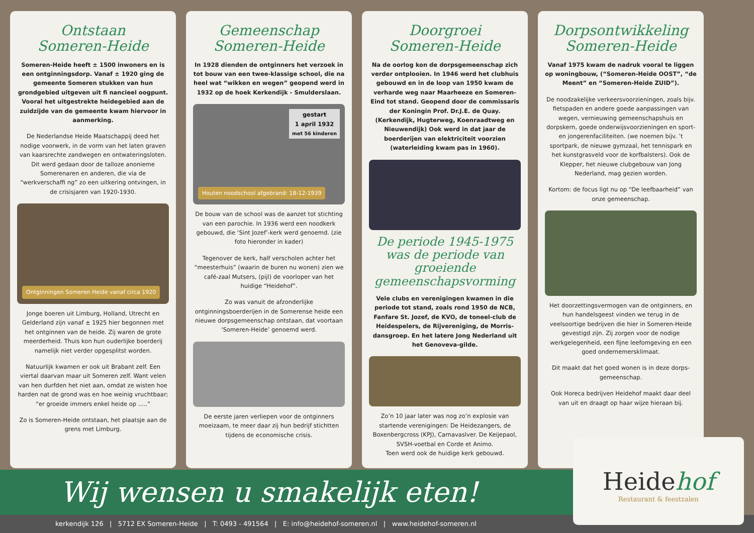Ontstaan
Someren-Heide
Someren-Heide heeft ± 1500 inwoners en is een ontginningsdorp. Vanaf ± 1920 ging de gemeente Someren stukken van hun grondgebied uitgeven uit fi nancieel oogpunt. Vooral het uitgestrekte heidegebied aan de zuidzijde van de gemeente kwam hiervoor in aanmerking.
De Nederlandse Heide Maatschappij deed het nodige voorwerk, in de vorm van het laten graven van kaarsrechte zandwegen en ontwateringsloten. Dit werd gedaan door de talloze anonieme Somerenaren en anderen, die via de “werkverschaffi ng” zo een uitkering ontvingen, in de crisisjaren van 1920-1930.
Ontginningen Someren Heide vanaf circa 1920
Jonge boeren uit Limburg, Holland, Utrecht en Gelderland zijn vanaf ± 1925 hier begonnen met het ontginnen van de heide. Zij waren de grote meerderheid. Thuis kon hun ouderlijke boerderij namelijk niet verder opgesplitst worden.
Natuurlijk kwamen er ook uit Brabant zelf. Een viertal daarvan maar uit Someren zelf. Want velen van hen durfden het niet aan, omdat ze wisten hoe harden nat de grond was en hoe weinig vruchtbaar; “er groeide immers enkel heide op .....”
Zo is Someren-Heide ontstaan, het plaatsje aan de grens met Limburg.
Gemeenschap
Someren-Heide
In 1928 dienden de ontginners het verzoek in tot bouw van een twee-klassige school, die na heel wat “wikken en wegen” geopend werd in 1932 op de hoek Kerkendijk - Smulderslaan.
gestart
1 april 1932
met 56 kinderen
Houten noodschool afgebrand: 18-12-1939
De bouw van de school was de aanzet tot stichting van een parochie. In 1936 werd een noodkerk gebouwd, die ‘Sint Jozef’-kerk werd genoemd. (zie foto hieronder in kader)
Tegenover de kerk, half verscholen achter het “meesterhuis” (waarin de buren nu wonen) zien we café-zaal Mutsers, (pijl) de voorloper van het huidige “Heidehof”.
Zo was vanuit de afzonderlijke ontginningsboerderijen in de Somerense heide een nieuwe dorpsgemeenschap ontstaan, dat voortaan ‘Someren-Heide’ genoemd werd.
De eerste jaren verliepen voor de ontginners moeizaam, te meer daar zij hun bedrijf stichtten tijdens de economische crisis.
Doorgroei
Someren-Heide
Na de oorlog kon de dorpsgemeenschap zich verder ontplooien. In 1946 werd het clubhuis gebouwd en in de loop van 1950 kwam de verharde weg naar Maarheeze en Someren-Eind tot stand. Geopend door de commissaris der Koningin Prof. Dr.J.E. de Quay. (Kerkendijk, Hugterweg, Koenraadtweg en Nieuwendijk) Ook werd in dat jaar de boerderijen van elektriciteit voorzien (waterleiding kwam pas in 1960).
De periode 1945-1975 was de periode van groeiende gemeenschapsvorming
Vele clubs en verenigingen kwamen in die periode tot stand, zoals rond 1950 de NCB, Fanfare St. Jozef, de KVO, de toneel-club de Heidespelers, de Rijvereniging, de Morris-dansgroep. En het latere Jong Nederland uit het Genoveva-gilde.
Zo’n 10 jaar later was nog zo’n explosie van startende verenigingen: De Heidezangers, de Boxenbergcross (KPJ), Carnavaslver. De Keijepaol, SVSH-voetbal en Corde et Animo.
Toen werd ook de huidige kerk gebouwd.
Dorpsontwikkeling
Someren-Heide
Vanaf 1975 kwam de nadruk vooral te liggen op woningbouw, (“Someren-Heide OOST”, “de Meent” en “Someren-Heide ZUID”).
De noodzakelijke verkeersvoorzieningen, zoals bijv. fietspaden en andere goede aanpassingen van wegen, vernieuwing gemeenschapshuis en dorpskern, goede onderwijsvoorzieningen en sport- en jongerenfaciliteiten. (we noemen bijv. ’t sportpark, de nieuwe gymzaal, het tennispark en het kunstgrasveld voor de korfbalsters). Ook de Klepper, het nieuwe clubgebouw van Jong Nederland, mag gezien worden.
Kortom: de focus ligt nu op “De leefbaarheid” van onze gemeenschap.
Het doorzettingsvermogen van de ontginners, en hun handelsgeest vinden we terug in de veelsoortige bedrijven die hier in Someren-Heide gevestigd zijn. Zij zorgen voor de nodige werkgelegenheid, een fijne leefomgeving en een goed ondernemersklimaat.
Dit maakt dat het goed wonen is in deze dorps-gemeenschap.
Ook Horeca bedrijven Heidehof maakt daar deel van uit en draagt op haar wijze hieraan bij.
Wij wensen u smakelijk eten!
kerkendijk 126 | 5712 EX Someren-Heide | T: 0493 - 491564 | E: info@heidehof-someren.nl | www.heidehof-someren.nl
Heidehof
Restaurant & feestzalen